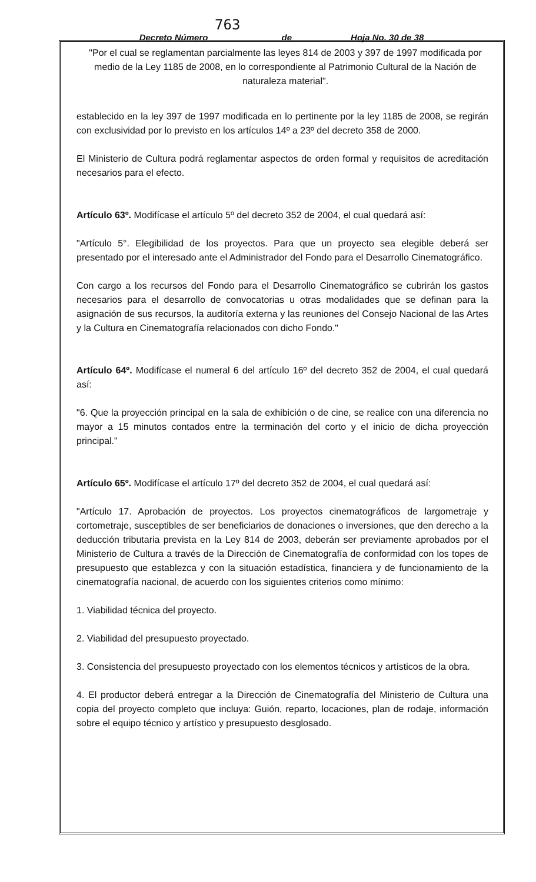763
Decreto Número ______________ de ___________ Hoja No. 30 de 38
"Por el cual se reglamentan parcialmente las leyes 814 de 2003 y 397 de 1997 modificada por medio de la Ley 1185 de 2008, en lo correspondiente al Patrimonio Cultural de la Nación de naturaleza material".
establecido en la ley 397 de 1997 modificada en lo pertinente por la ley 1185 de 2008, se regirán con exclusividad por lo previsto en los artículos 14º a 23º del decreto 358 de 2000.
El Ministerio de Cultura podrá reglamentar aspectos de orden formal y requisitos de acreditación necesarios para el efecto.
Artículo 63º. Modifícase el artículo 5º del decreto 352 de 2004, el cual quedará así:
"Artículo 5°. Elegibilidad de los proyectos. Para que un proyecto sea elegible deberá ser presentado por el interesado ante el Administrador del Fondo para el Desarrollo Cinematográfico.
Con cargo a los recursos del Fondo para el Desarrollo Cinematográfico se cubrirán los gastos necesarios para el desarrollo de convocatorias u otras modalidades que se definan para la asignación de sus recursos, la auditoría externa y las reuniones del Consejo Nacional de las Artes y la Cultura en Cinematografía relacionados con dicho Fondo."
Artículo 64º. Modifícase el numeral 6 del artículo 16º del decreto 352 de 2004, el cual quedará así:
"6. Que la proyección principal en la sala de exhibición o de cine, se realice con una diferencia no mayor a 15 minutos contados entre la terminación del corto y el inicio de dicha proyección principal."
Artículo 65º. Modifícase el artículo 17º del decreto 352 de 2004, el cual quedará así:
"Artículo 17. Aprobación de proyectos. Los proyectos cinematográficos de largometraje y cortometraje, susceptibles de ser beneficiarios de donaciones o inversiones, que den derecho a la deducción tributaria prevista en la Ley 814 de 2003, deberán ser previamente aprobados por el Ministerio de Cultura a través de la Dirección de Cinematografía de conformidad con los topes de presupuesto que establezca y con la situación estadística, financiera y de funcionamiento de la cinematografía nacional, de acuerdo con los siguientes criterios como mínimo:
1. Viabilidad técnica del proyecto.
2. Viabilidad del presupuesto proyectado.
3. Consistencia del presupuesto proyectado con los elementos técnicos y artísticos de la obra.
4. El productor deberá entregar a la Dirección de Cinematografía del Ministerio de Cultura una copia del proyecto completo que incluya: Guión, reparto, locaciones, plan de rodaje, información sobre el equipo técnico y artístico y presupuesto desglosado.